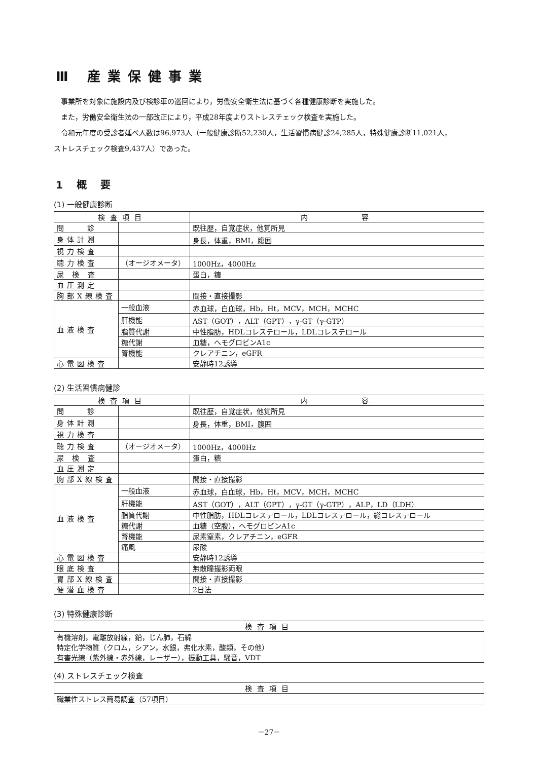Ⅲ 産業保健事業
事業所を対象に施設内及び検診車の巡回により，労働安全衛生法に基づく各種健康診断を実施した。
また，労働安全衛生法の一部改正により，平成28年度よりストレスチェック検査を実施した。
令和元年度の受診者延べ人数は96,973人（一般健康診断52,230人，生活習慣病健診24,285人，特殊健康診断11,021人，
ストレスチェック検査9,437人）であった。
1 概 要
(1) 一般健康診断
| 検査項目 | | 内 容 |
| --- | --- | --- |
| 問 診 | | 既往歴，自覚症状，他覚所見 |
| 身体計測 | | 身長，体重，BMI，腹囲 |
| 視力検査 | | |
| 聴力検査 | （オージオメータ） | 1000Hz，4000Hz |
| 尿 検 査 | | 蛋白，糖 |
| 血圧測定 | | |
| 胸部X線検査 | | 間接・直接撮影 |
| 血液検査 | 一般血液 | 赤血球，白血球，Hb，Ht，MCV，MCH，MCHC |
| | 肝機能 | AST（GOT），ALT（GPT），γ-GT（γ-GTP） |
| | 脂質代謝 | 中性脂肪，HDLコレステロール，LDLコレステロール |
| | 糖代謝 | 血糖，ヘモグロビンA1c |
| | 腎機能 | クレアチニン，eGFR |
| 心電図検査 | | 安静時12誘導 |
(2) 生活習慣病健診
| 検査項目 | | 内 容 |
| --- | --- | --- |
| 問 診 | | 既往歴，自覚症状，他覚所見 |
| 身体計測 | | 身長，体重，BMI，腹囲 |
| 視力検査 | | |
| 聴力検査 | （オージオメータ） | 1000Hz，4000Hz |
| 尿 検 査 | | 蛋白，糖 |
| 血圧測定 | | |
| 胸部X線検査 | | 間接・直接撮影 |
| 血液検査 | 一般血液 | 赤血球，白血球，Hb，Ht，MCV，MCH，MCHC |
| | 肝機能 | AST（GOT），ALT（GPT），γ-GT（γ-GTP），ALP，LD（LDH） |
| | 脂質代謝 | 中性脂肪，HDLコレステロール，LDLコレステロール，総コレステロール |
| | 糖代謝 | 血糖（空腹），ヘモグロビンA1c |
| | 腎機能 | 尿素窒素，クレアチニン，eGFR |
| | 痛風 | 尿酸 |
| 心電図検査 | | 安静時12誘導 |
| 眼底検査 | | 無散瞳撮影両眼 |
| 胃部X線検査 | | 間接・直接撮影 |
| 便潜血検査 | | 2日法 |
(3) 特殊健康診断
| 検査項目 |
| --- |
| 有機溶剤，電離放射線，鉛，じん肺，石綿 特定化学物質（クロム，シアン，水銀，弗化水素，酸類，その他） 有害光線（紫外線・赤外線，レーザー），振動工具，騒音，VDT |
(4) ストレスチェック検査
| 検査項目 |
| --- |
| 職業性ストレス簡易調査（57項目） |
－27－